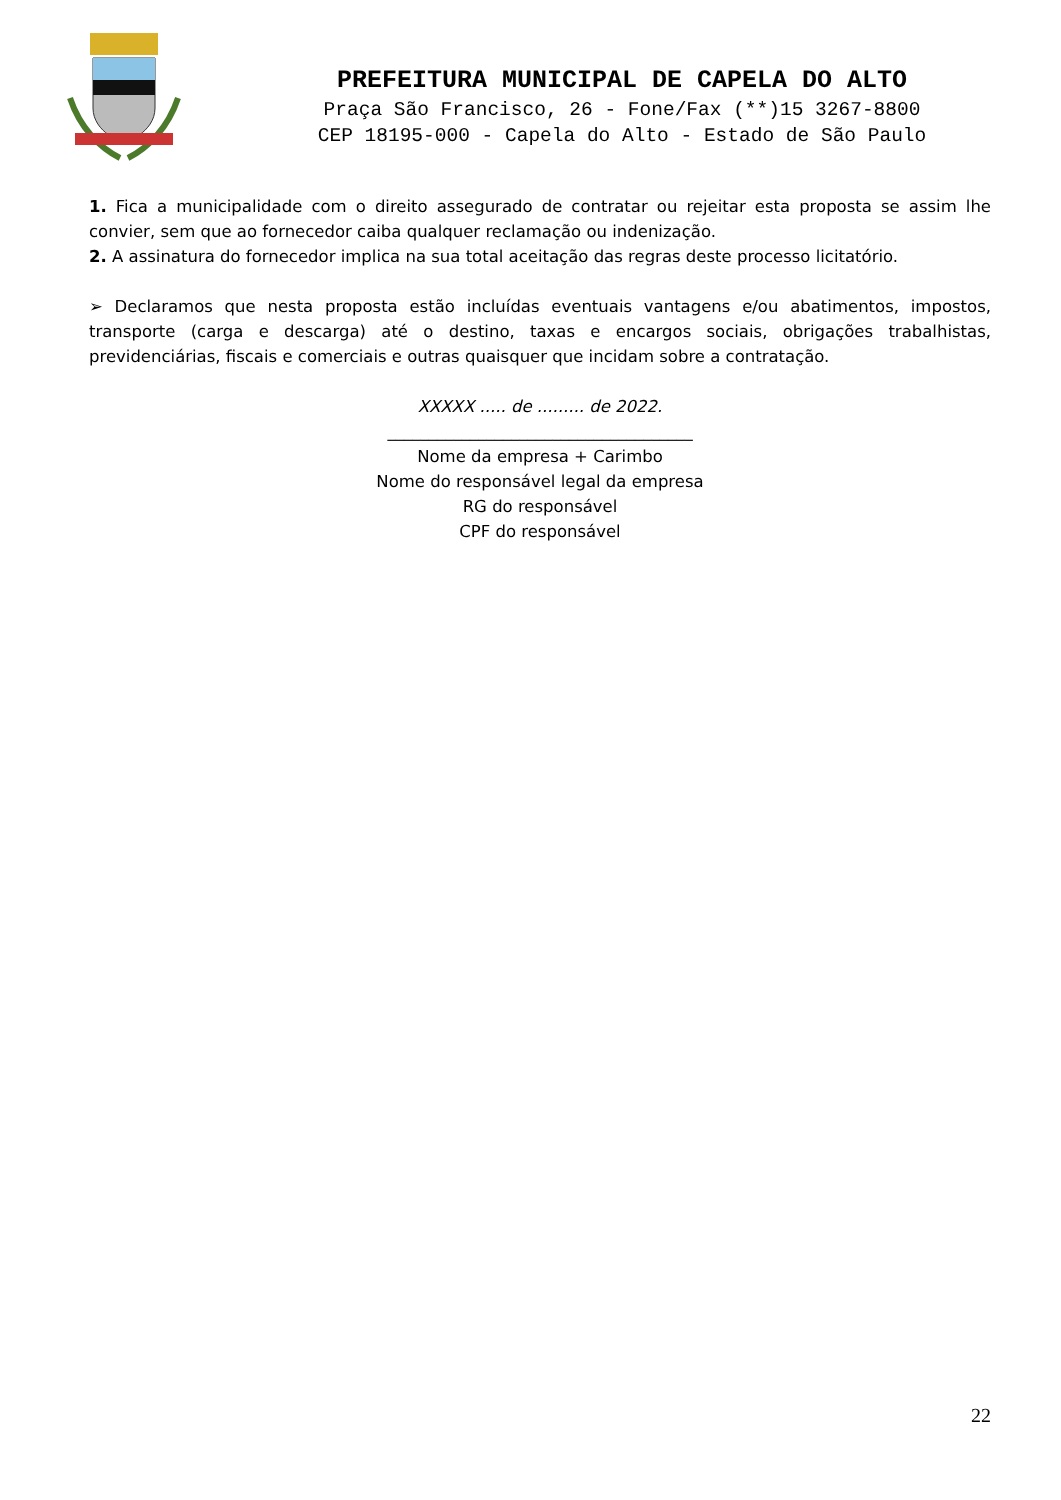PREFEITURA MUNICIPAL DE CAPELA DO ALTO
Praça São Francisco, 26 - Fone/Fax (**)15 3267-8800
CEP 18195-000 - Capela do Alto - Estado de São Paulo
1. Fica a municipalidade com o direito assegurado de contratar ou rejeitar esta proposta se assim lhe convier, sem que ao fornecedor caiba qualquer reclamação ou indenização.
2. A assinatura do fornecedor implica na sua total aceitação das regras deste processo licitatório.
➢ Declaramos que nesta proposta estão incluídas eventuais vantagens e/ou abatimentos, impostos, transporte (carga e descarga) até o destino, taxas e encargos sociais, obrigações trabalhistas, previdenciárias, fiscais e comerciais e outras quaisquer que incidam sobre a contratação.
XXXXX ..... de ......... de 2022.
_____________________________________
Nome da empresa + Carimbo
Nome do responsável legal da empresa
RG do responsável
CPF do responsável
22